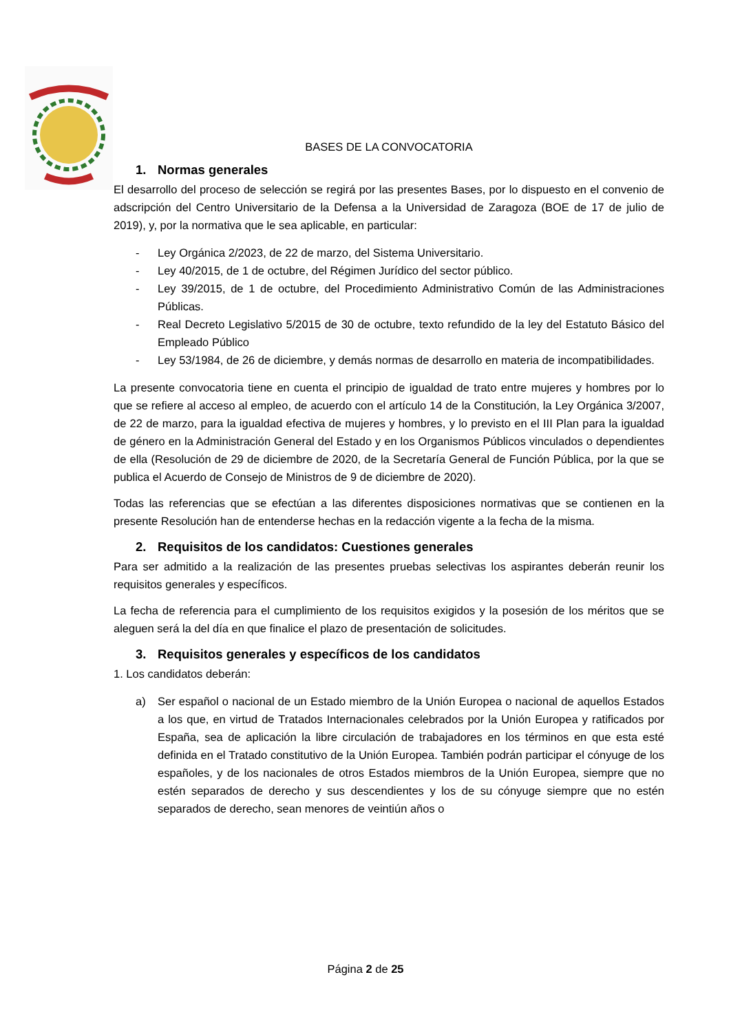BASES DE LA CONVOCATORIA
1. Normas generales
El desarrollo del proceso de selección se regirá por las presentes Bases, por lo dispuesto en el convenio de adscripción del Centro Universitario de la Defensa a la Universidad de Zaragoza (BOE de 17 de julio de 2019), y, por la normativa que le sea aplicable, en particular:
- Ley Orgánica 2/2023, de 22 de marzo, del Sistema Universitario.
- Ley 40/2015, de 1 de octubre, del Régimen Jurídico del sector público.
- Ley 39/2015, de 1 de octubre, del Procedimiento Administrativo Común de las Administraciones Públicas.
- Real Decreto Legislativo 5/2015 de 30 de octubre, texto refundido de la ley del Estatuto Básico del Empleado Público
- Ley 53/1984, de 26 de diciembre, y demás normas de desarrollo en materia de incompatibilidades.
La presente convocatoria tiene en cuenta el principio de igualdad de trato entre mujeres y hombres por lo que se refiere al acceso al empleo, de acuerdo con el artículo 14 de la Constitución, la Ley Orgánica 3/2007, de 22 de marzo, para la igualdad efectiva de mujeres y hombres, y lo previsto en el III Plan para la igualdad de género en la Administración General del Estado y en los Organismos Públicos vinculados o dependientes de ella (Resolución de 29 de diciembre de 2020, de la Secretaría General de Función Pública, por la que se publica el Acuerdo de Consejo de Ministros de 9 de diciembre de 2020).
Todas las referencias que se efectúan a las diferentes disposiciones normativas que se contienen en la presente Resolución han de entenderse hechas en la redacción vigente a la fecha de la misma.
2. Requisitos de los candidatos: Cuestiones generales
Para ser admitido a la realización de las presentes pruebas selectivas los aspirantes deberán reunir los requisitos generales y específicos.
La fecha de referencia para el cumplimiento de los requisitos exigidos y la posesión de los méritos que se aleguen será la del día en que finalice el plazo de presentación de solicitudes.
3. Requisitos generales y específicos de los candidatos
1. Los candidatos deberán:
a) Ser español o nacional de un Estado miembro de la Unión Europea o nacional de aquellos Estados a los que, en virtud de Tratados Internacionales celebrados por la Unión Europea y ratificados por España, sea de aplicación la libre circulación de trabajadores en los términos en que esta esté definida en el Tratado constitutivo de la Unión Europea. También podrán participar el cónyuge de los españoles, y de los nacionales de otros Estados miembros de la Unión Europea, siempre que no estén separados de derecho y sus descendientes y los de su cónyuge siempre que no estén separados de derecho, sean menores de veintiún años o
Página 2 de 25